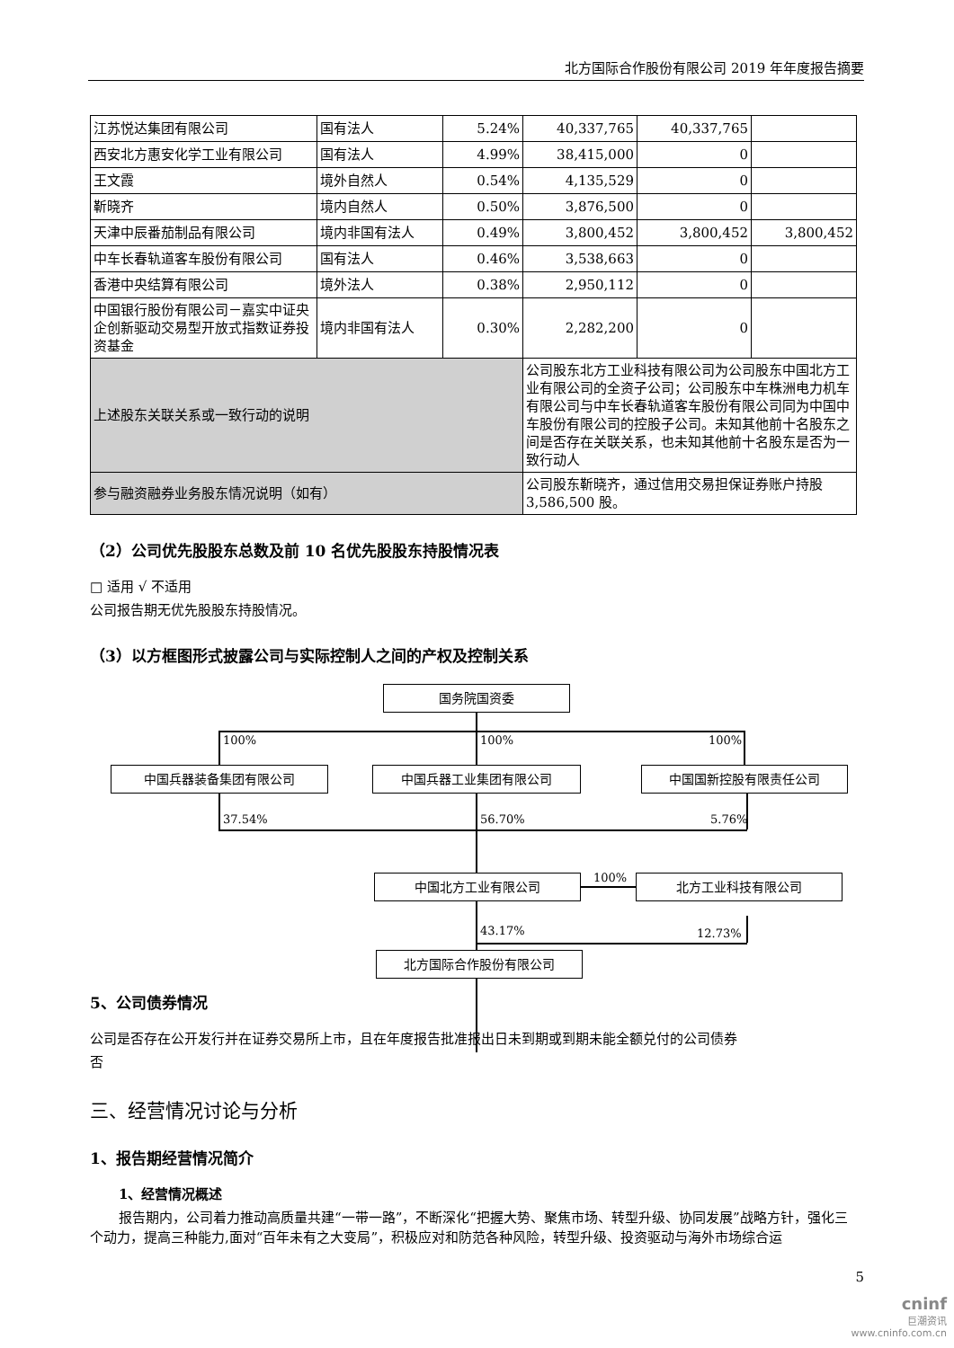北方国际合作股份有限公司 2019 年年度报告摘要
| 江苏悦达集团有限公司 | 国有法人 | 5.24% | 40,337,765 | 40,337,765 | |
| 西安北方惠安化学工业有限公司 | 国有法人 | 4.99% | 38,415,000 | 0 | |
| 王文霞 | 境外自然人 | 0.54% | 4,135,529 | 0 | |
| 靳晓齐 | 境内自然人 | 0.50% | 3,876,500 | 0 | |
| 天津中辰番茄制品有限公司 | 境内非国有法人 | 0.49% | 3,800,452 | 3,800,452 | 3,800,452 |
| 中车长春轨道客车股份有限公司 | 国有法人 | 0.46% | 3,538,663 | 0 | |
| 香港中央结算有限公司 | 境外法人 | 0.38% | 2,950,112 | 0 | |
| 中国银行股份有限公司－嘉实中证央企创新驱动交易型开放式指数证券投资基金 | 境内非国有法人 | 0.30% | 2,282,200 | 0 | |
| 上述股东关联关系或一致行动的说明 | | | 公司股东北方工业科技有限公司为公司股东中国北方工业有限公司的全资子公司；公司股东中车株洲电力机车有限公司与中车长春轨道客车股份有限公司同为中国中车股份有限公司的控股子公司。未知其他前十名股东之间是否存在关联关系，也未知其他前十名股东是否为一致行动人 | | |
| 参与融资融券业务股东情况说明（如有） | | | 公司股东靳晓齐，通过信用交易担保证券账户持股 3,586,500 股。 | | |
（2）公司优先股股东总数及前 10 名优先股股东持股情况表
□ 适用 √ 不适用
公司报告期无优先股股东持股情况。
（3）以方框图形式披露公司与实际控制人之间的产权及控制关系
国务院国资委
100% 100% 100%
中国兵器装备集团有限公司 中国兵器工业集团有限公司 中国国新控股有限责任公司
37.54% 56.70% 5.76%
中国北方工业有限公司 100% 北方工业科技有限公司
43.17% 12.73%
北方国际合作股份有限公司
5、公司债券情况
公司是否存在公开发行并在证券交易所上市，且在年度报告批准报出日未到期或到期未能全额兑付的公司债券
否
三、经营情况讨论与分析
1、报告期经营情况简介
1、经营情况概述
报告期内，公司着力推动高质量共建“一带一路”，不断深化“把握大势、聚焦市场、转型升级、协同发展”战略方针，强化三个动力，提高三种能力,面对“百年未有之大变局”，积极应对和防范各种风险，转型升级、投资驱动与海外市场综合运
5
cninf
巨潮资讯
www.cninfo.com.cn